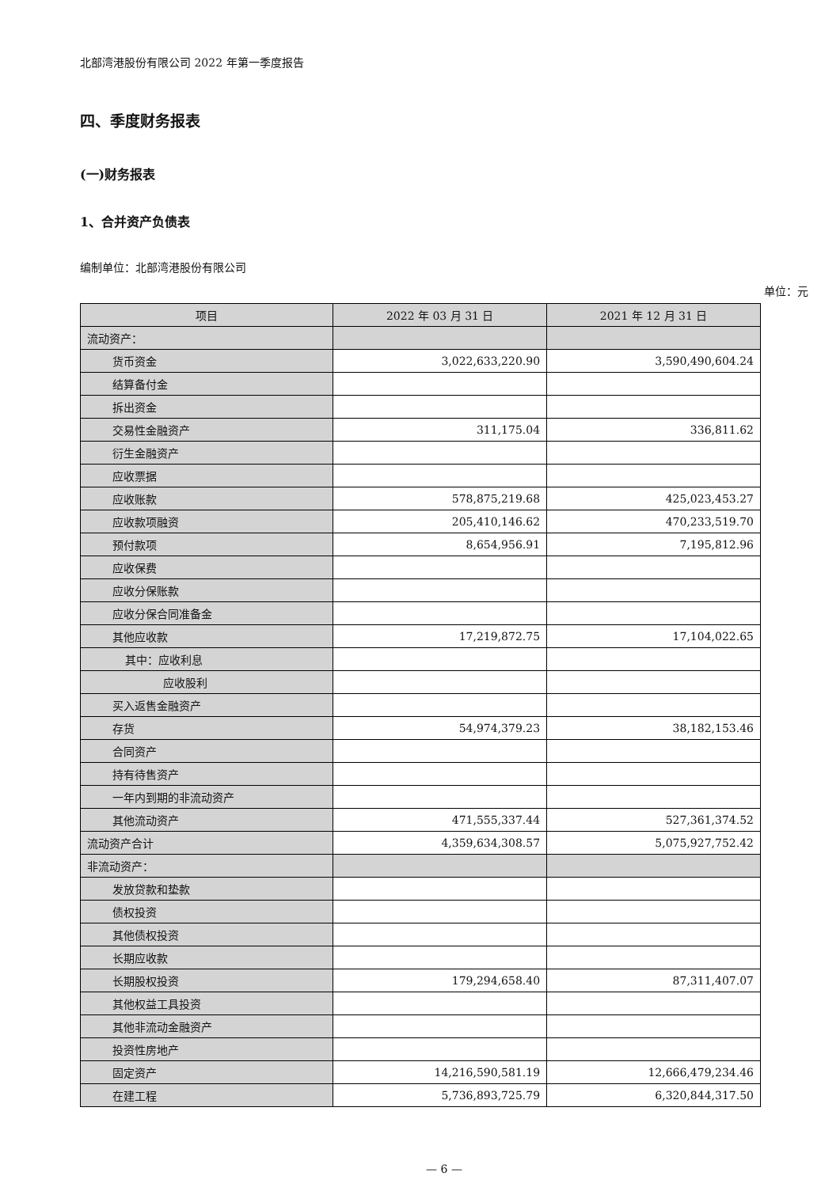北部湾港股份有限公司 2022 年第一季度报告
四、季度财务报表
(一)财务报表
1、合并资产负债表
编制单位：北部湾港股份有限公司
单位：元
| 项目 | 2022 年 03 月 31 日 | 2021 年 12 月 31 日 |
| --- | --- | --- |
| 流动资产： | | |
| 货币资金 | 3,022,633,220.90 | 3,590,490,604.24 |
| 结算备付金 | | |
| 拆出资金 | | |
| 交易性金融资产 | 311,175.04 | 336,811.62 |
| 衍生金融资产 | | |
| 应收票据 | | |
| 应收账款 | 578,875,219.68 | 425,023,453.27 |
| 应收款项融资 | 205,410,146.62 | 470,233,519.70 |
| 预付款项 | 8,654,956.91 | 7,195,812.96 |
| 应收保费 | | |
| 应收分保账款 | | |
| 应收分保合同准备金 | | |
| 其他应收款 | 17,219,872.75 | 17,104,022.65 |
| 其中：应收利息 | | |
| 应收股利 | | |
| 买入返售金融资产 | | |
| 存货 | 54,974,379.23 | 38,182,153.46 |
| 合同资产 | | |
| 持有待售资产 | | |
| 一年内到期的非流动资产 | | |
| 其他流动资产 | 471,555,337.44 | 527,361,374.52 |
| 流动资产合计 | 4,359,634,308.57 | 5,075,927,752.42 |
| 非流动资产： | | |
| 发放贷款和垫款 | | |
| 债权投资 | | |
| 其他债权投资 | | |
| 长期应收款 | | |
| 长期股权投资 | 179,294,658.40 | 87,311,407.07 |
| 其他权益工具投资 | | |
| 其他非流动金融资产 | | |
| 投资性房地产 | | |
| 固定资产 | 14,216,590,581.19 | 12,666,479,234.46 |
| 在建工程 | 5,736,893,725.79 | 6,320,844,317.50 |
— 6 —